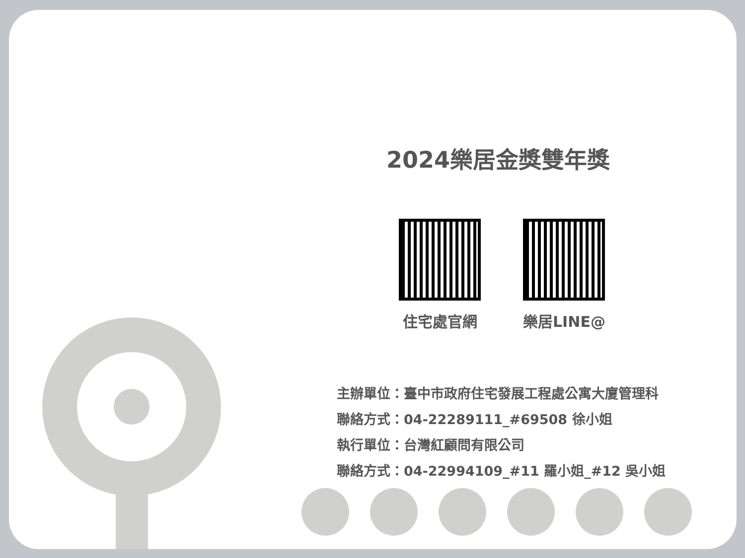2024樂居金獎雙年獎
住宅處官網 樂居LINE@
主辦單位：臺中市政府住宅發展工程處公寓大廈管理科
聯絡方式：04-22289111_#69508 徐小姐
執行單位：台灣紅顧問有限公司
聯絡方式：04-22994109_#11 羅小姐_#12 吳小姐